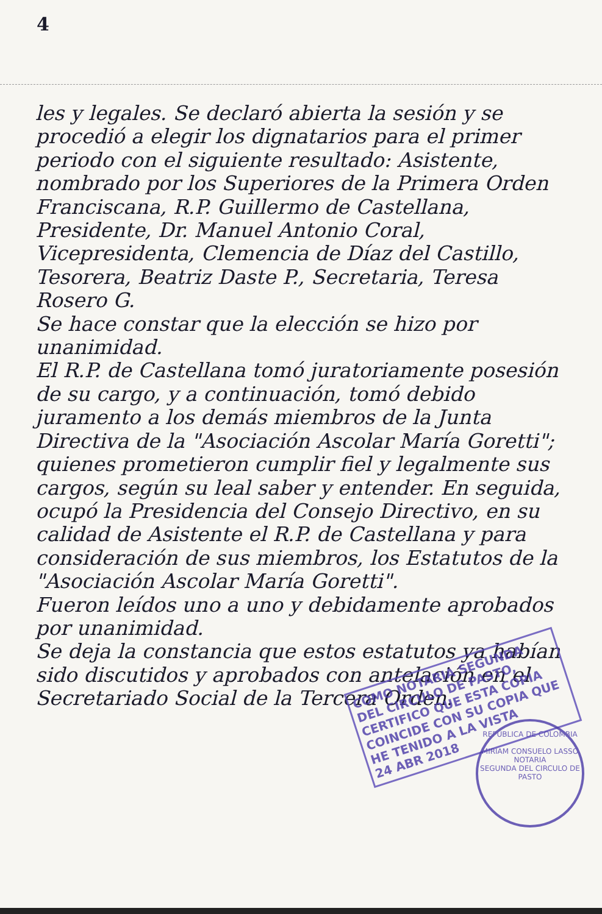4
les y legales. Se declaró abierta la sesión y se procedió a elegir los dignatarios para el primer periodo con el siguiente resultado: Asistente, nombrado por los Superiores de la Primera Orden Franciscana, R.P. Guillermo de Castellana, Presidente, Dr. Manuel Antonio Coral, Vicepresidenta, Clemencia de Díaz del Castillo, Tesorera, Beatriz Daste P., Secretaria, Teresa Rosero G.
Se hace constar que la elección se hizo por unanimidad.
El R.P. de Castellana tomó juratoriamente posesión de su cargo, y a continuación, tomó debido juramento a los demás miembros de la Junta Directiva de la "Asociación Ascolar María Goretti"; quienes prometieron cumplir fiel y legalmente sus cargos, según su leal saber y entender. En seguida, ocupó la Presidencia del Consejo Directivo, en su calidad de Asistente el R.P. de Castellana y para consideración de sus miembros, los Estatutos de la "Asociación Ascolar María Goretti".
Fueron leídos uno a uno y debidamente aprobados por unanimidad.
Se deja la constancia que estos estatutos ya habían sido discutidos y aprobados con antelación en el Secretariado Social de la Tercera Orden.
COMO NOTARIA SEGUNDA DEL CIRCULO DE PASTO, CERTIFICO QUE ESTA COPIA COINCIDE CON SU COPIA QUE HE TENIDO A LA VISTA
24 ABR 2018
REPUBLICA DE COLOMBIA
MIRIAM CONSUELO LASSO
NOTARIA
SEGUNDA DEL CIRCULO DE PASTO